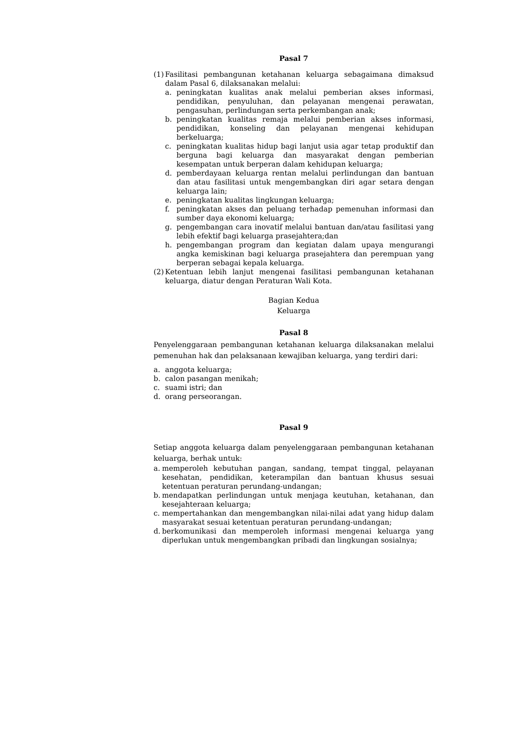Pasal 7
(1) Fasilitasi pembangunan ketahanan keluarga sebagaimana dimaksud dalam Pasal 6, dilaksanakan melalui:
a. peningkatan kualitas anak melalui pemberian akses informasi, pendidikan, penyuluhan, dan pelayanan mengenai perawatan, pengasuhan, perlindungan serta perkembangan anak;
b. peningkatan kualitas remaja melalui pemberian akses informasi, pendidikan, konseling dan pelayanan mengenai kehidupan berkeluarga;
c. peningkatan kualitas hidup bagi lanjut usia agar tetap produktif dan berguna bagi keluarga dan masyarakat dengan pemberian kesempatan untuk berperan dalam kehidupan keluarga;
d. pemberdayaan keluarga rentan melalui perlindungan dan bantuan dan atau fasilitasi untuk mengembangkan diri agar setara dengan keluarga lain;
e. peningkatan kualitas lingkungan keluarga;
f. peningkatan akses dan peluang terhadap pemenuhan informasi dan sumber daya ekonomi keluarga;
g. pengembangan cara inovatif melalui bantuan dan/atau fasilitasi yang lebih efektif bagi keluarga prasejahtera;dan
h. pengembangan program dan kegiatan dalam upaya mengurangi angka kemiskinan bagi keluarga prasejahtera dan perempuan yang berperan sebagai kepala keluarga.
(2) Ketentuan lebih lanjut mengenai fasilitasi pembangunan ketahanan keluarga, diatur dengan Peraturan Wali Kota.
Bagian Kedua
Keluarga
Pasal 8
Penyelenggaraan pembangunan ketahanan keluarga dilaksanakan melalui pemenuhan hak dan pelaksanaan kewajiban keluarga, yang terdiri dari:
a. anggota keluarga;
b. calon pasangan menikah;
c. suami istri; dan
d. orang perseorangan.
Pasal 9
Setiap anggota keluarga dalam penyelenggaraan pembangunan ketahanan keluarga, berhak untuk:
a. memperoleh kebutuhan pangan, sandang, tempat tinggal, pelayanan kesehatan, pendidikan, keterampilan dan bantuan khusus sesuai ketentuan peraturan perundang-undangan;
b. mendapatkan perlindungan untuk menjaga keutuhan, ketahanan, dan kesejahteraan keluarga;
c. mempertahankan dan mengembangkan nilai-nilai adat yang hidup dalam masyarakat sesuai ketentuan peraturan perundang-undangan;
d. berkomunikasi dan memperoleh informasi mengenai keluarga yang diperlukan untuk mengembangkan pribadi dan lingkungan sosialnya;